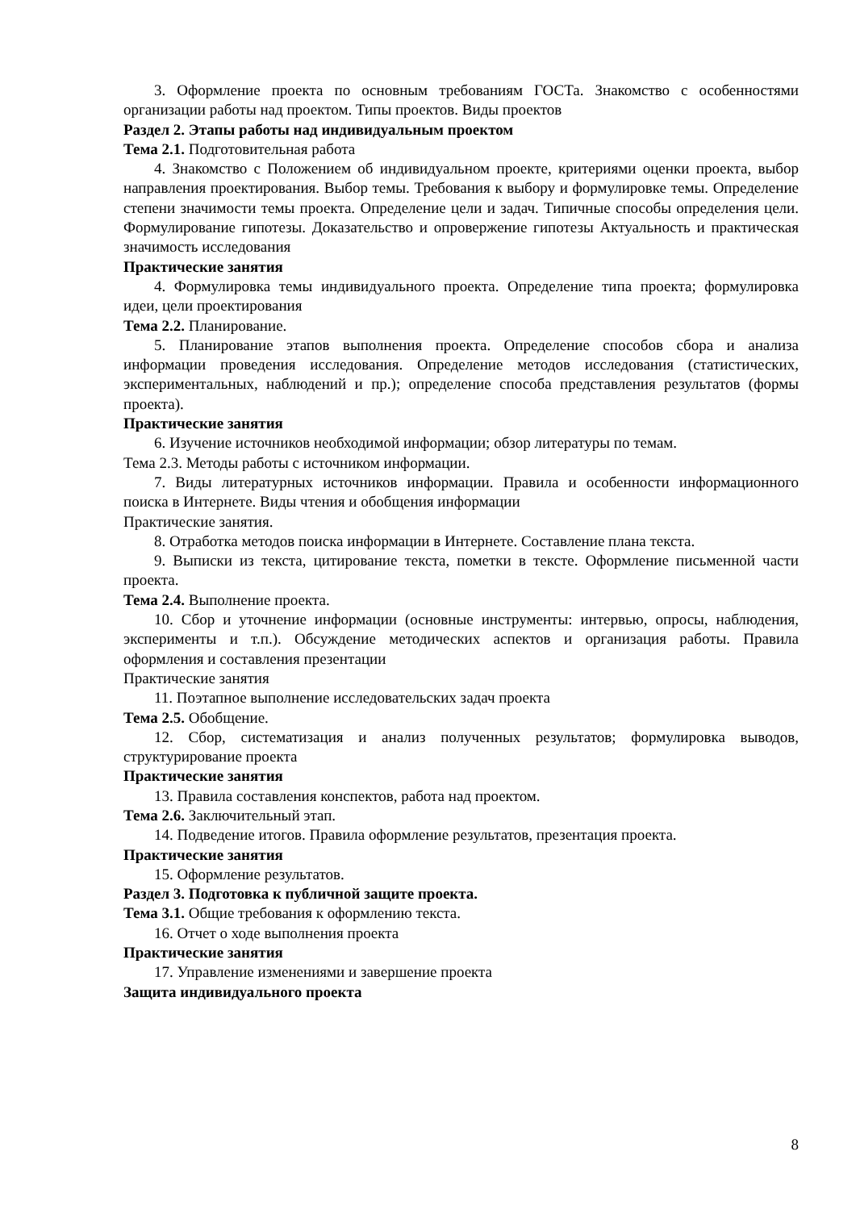3. Оформление проекта по основным требованиям ГОСТа. Знакомство с особенностями организации работы над проектом. Типы проектов. Виды проектов
Раздел 2. Этапы работы над индивидуальным проектом
Тема 2.1. Подготовительная работа
4. Знакомство с Положением об индивидуальном проекте, критериями оценки проекта, выбор направления проектирования. Выбор темы. Требования к выбору и формулировке темы. Определение степени значимости темы проекта. Определение цели и задач. Типичные способы определения цели. Формулирование гипотезы. Доказательство и опровержение гипотезы Актуальность и практическая значимость исследования
Практические занятия
4. Формулировка темы индивидуального проекта. Определение типа проекта; формулировка идеи, цели проектирования
Тема 2.2. Планирование.
5. Планирование этапов выполнения проекта. Определение способов сбора и анализа информации проведения исследования. Определение методов исследования (статистических, экспериментальных, наблюдений и пр.); определение способа представления результатов (формы проекта).
Практические занятия
6. Изучение источников необходимой информации; обзор литературы по темам.
Тема 2.3. Методы работы с источником информации.
7. Виды литературных источников информации. Правила и особенности информационного поиска в Интернете. Виды чтения и обобщения информации
Практические занятия.
8. Отработка методов поиска информации в Интернете. Составление плана текста.
9. Выписки из текста, цитирование текста, пометки в тексте. Оформление письменной части проекта.
Тема 2.4. Выполнение проекта.
10. Сбор и уточнение информации (основные инструменты: интервью, опросы, наблюдения, эксперименты и т.п.). Обсуждение методических аспектов и организация работы. Правила оформления и составления презентации
Практические занятия
11. Поэтапное выполнение исследовательских задач проекта
Тема 2.5. Обобщение.
12. Сбор, систематизация и анализ полученных результатов; формулировка выводов, структурирование проекта
Практические занятия
13. Правила составления конспектов, работа над проектом.
Тема 2.6. Заключительный этап.
14. Подведение итогов. Правила оформление результатов, презентация проекта.
Практические занятия
15. Оформление результатов.
Раздел 3. Подготовка к публичной защите проекта.
Тема 3.1. Общие требования к оформлению текста.
16. Отчет о ходе выполнения проекта
Практические занятия
17. Управление изменениями и завершение проекта
Защита индивидуального проекта
8